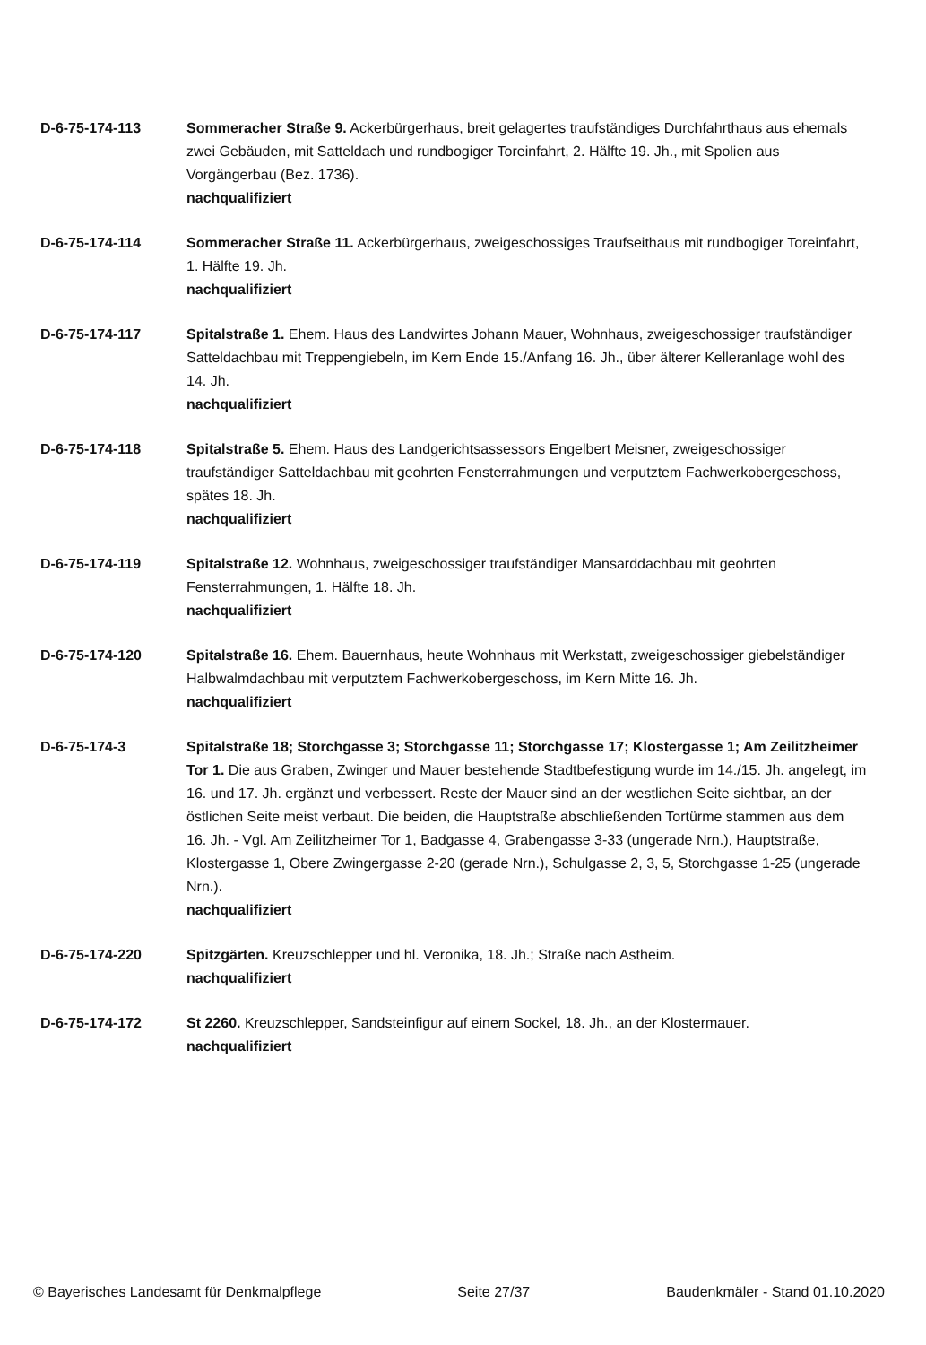D-6-75-174-113 Sommeracher Straße 9. Ackerbürgerhaus, breit gelagertes traufständiges Durchfahrthaus aus ehemals zwei Gebäuden, mit Satteldach und rundbogiger Toreinfahrt, 2. Hälfte 19. Jh., mit Spolien aus Vorgängerbau (Bez. 1736).
nachqualifiziert
D-6-75-174-114 Sommeracher Straße 11. Ackerbürgerhaus, zweigeschossiges Traufseithaus mit rundbogiger Toreinfahrt, 1. Hälfte 19. Jh.
nachqualifiziert
D-6-75-174-117 Spitalstraße 1. Ehem. Haus des Landwirtes Johann Mauer, Wohnhaus, zweigeschossiger traufständiger Satteldachbau mit Treppengiebeln, im Kern Ende 15./Anfang 16. Jh., über älterer Kelleranlage wohl des 14. Jh.
nachqualifiziert
D-6-75-174-118 Spitalstraße 5. Ehem. Haus des Landgerichtsassessors Engelbert Meisner, zweigeschossiger traufständiger Satteldachbau mit geohrten Fensterrahmungen und verputztem Fachwerkobergeschoss, spätes 18. Jh.
nachqualifiziert
D-6-75-174-119 Spitalstraße 12. Wohnhaus, zweigeschossiger traufständiger Mansarddachbau mit geohrten Fensterrahmungen, 1. Hälfte 18. Jh.
nachqualifiziert
D-6-75-174-120 Spitalstraße 16. Ehem. Bauernhaus, heute Wohnhaus mit Werkstatt, zweigeschossiger giebelständiger Halbwalmdachbau mit verputztem Fachwerkobergeschoss, im Kern Mitte 16. Jh.
nachqualifiziert
D-6-75-174-3 Spitalstraße 18; Storchgasse 3; Storchgasse 11; Storchgasse 17; Klostergasse 1; Am Zeilitzheimer Tor 1. Die aus Graben, Zwinger und Mauer bestehende Stadtbefestigung wurde im 14./15. Jh. angelegt, im 16. und 17. Jh. ergänzt und verbessert. Reste der Mauer sind an der westlichen Seite sichtbar, an der östlichen Seite meist verbaut. Die beiden, die Hauptstraße abschließenden Tortürme stammen aus dem 16. Jh. - Vgl. Am Zeilitzheimer Tor 1, Badgasse 4, Grabengasse 3-33 (ungerade Nrn.), Hauptstraße, Klostergasse 1, Obere Zwingergasse 2-20 (gerade Nrn.), Schulgasse 2, 3, 5, Storchgasse 1-25 (ungerade Nrn.).
nachqualifiziert
D-6-75-174-220 Spitzgärten. Kreuzschlepper und hl. Veronika, 18. Jh.; Straße nach Astheim.
nachqualifiziert
D-6-75-174-172 St 2260. Kreuzschlepper, Sandsteinfigur auf einem Sockel, 18. Jh., an der Klostermauer.
nachqualifiziert
© Bayerisches Landesamt für Denkmalpflege Seite 27/37 Baudenkmäler - Stand 01.10.2020